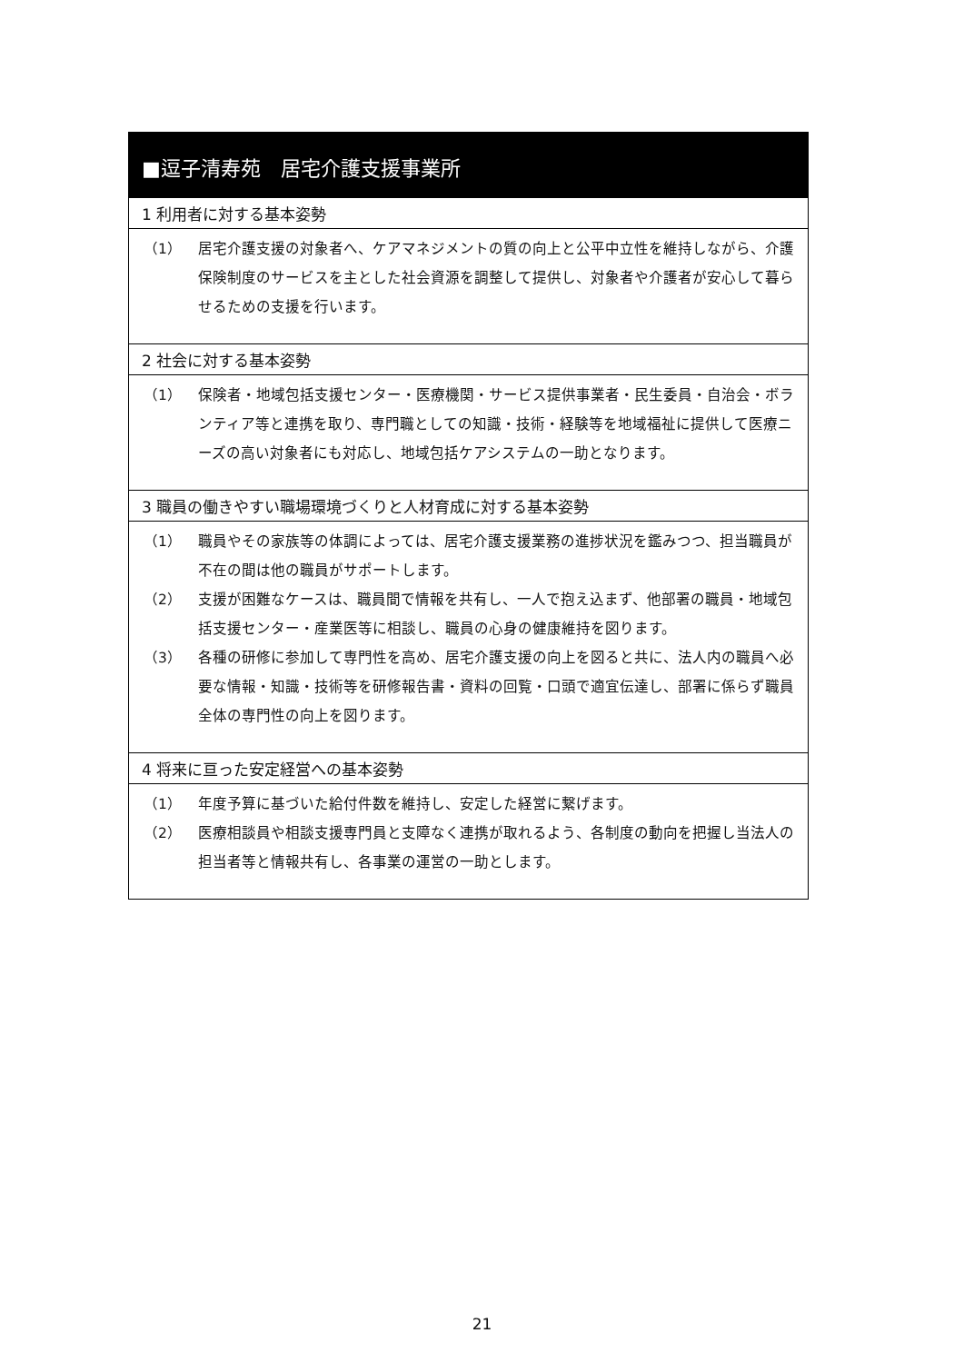■逗子清寿苑　居宅介護支援事業所
1 利用者に対する基本姿勢
（1） 居宅介護支援の対象者へ、ケアマネジメントの質の向上と公平中立性を維持しながら、介護保険制度のサービスを主とした社会資源を調整して提供し、対象者や介護者が安心して暮らせるための支援を行います。
2 社会に対する基本姿勢
（1） 保険者・地域包括支援センター・医療機関・サービス提供事業者・民生委員・自治会・ボランティア等と連携を取り、専門職としての知識・技術・経験等を地域福祉に提供して医療ニーズの高い対象者にも対応し、地域包括ケアシステムの一助となります。
3 職員の働きやすい職場環境づくりと人材育成に対する基本姿勢
（1） 職員やその家族等の体調によっては、居宅介護支援業務の進捗状況を鑑みつつ、担当職員が不在の間は他の職員がサポートします。
（2） 支援が困難なケースは、職員間で情報を共有し、一人で抱え込まず、他部署の職員・地域包括支援センター・産業医等に相談し、職員の心身の健康維持を図ります。
（3） 各種の研修に参加して専門性を高め、居宅介護支援の向上を図ると共に、法人内の職員へ必要な情報・知識・技術等を研修報告書・資料の回覧・口頭で適宜伝達し、部署に係らず職員全体の専門性の向上を図ります。
4 将来に亘った安定経営への基本姿勢
（1） 年度予算に基づいた給付件数を維持し、安定した経営に繋げます。
（2） 医療相談員や相談支援専門員と支障なく連携が取れるよう、各制度の動向を把握し当法人の担当者等と情報共有し、各事業の運営の一助とします。
21